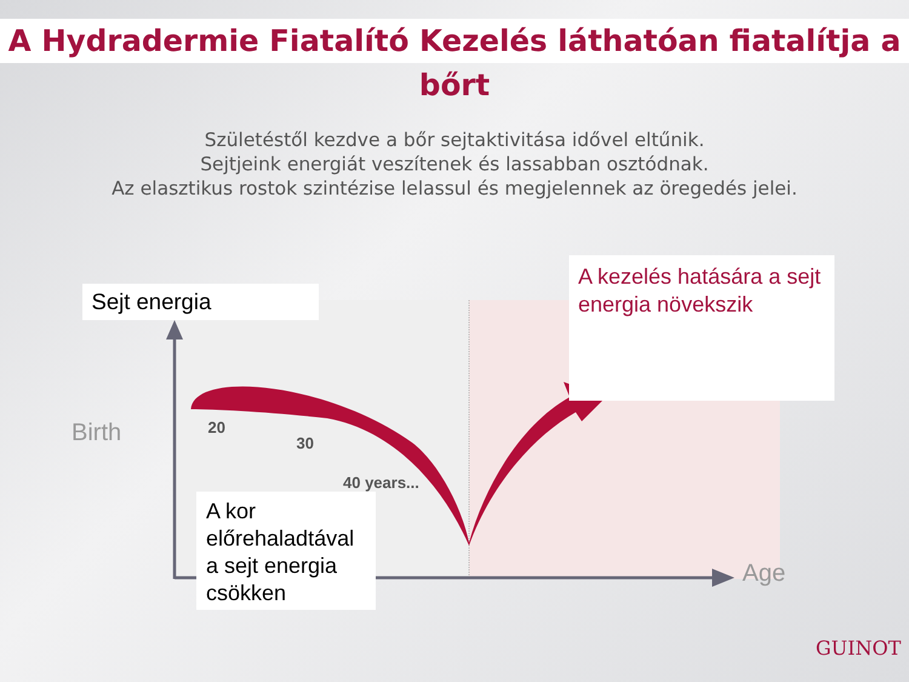A Hydradermie Fiatalító Kezelés láthatóan fiatalítja a bőrt
Születéstől kezdve a bőr sejtaktivitása idővel eltűnik.
Sejtjeink energiát veszítenek és lassabban osztódnak.
Az elasztikus rostok szintézise lelassul és megjelennek az öregedés jelei.
Sejt energia
A kezelés hatására a sejt energia növekszik
Birth 20
30
40 years...
A kor előrehaladtával a sejt energia csökken
Age
GUINOT